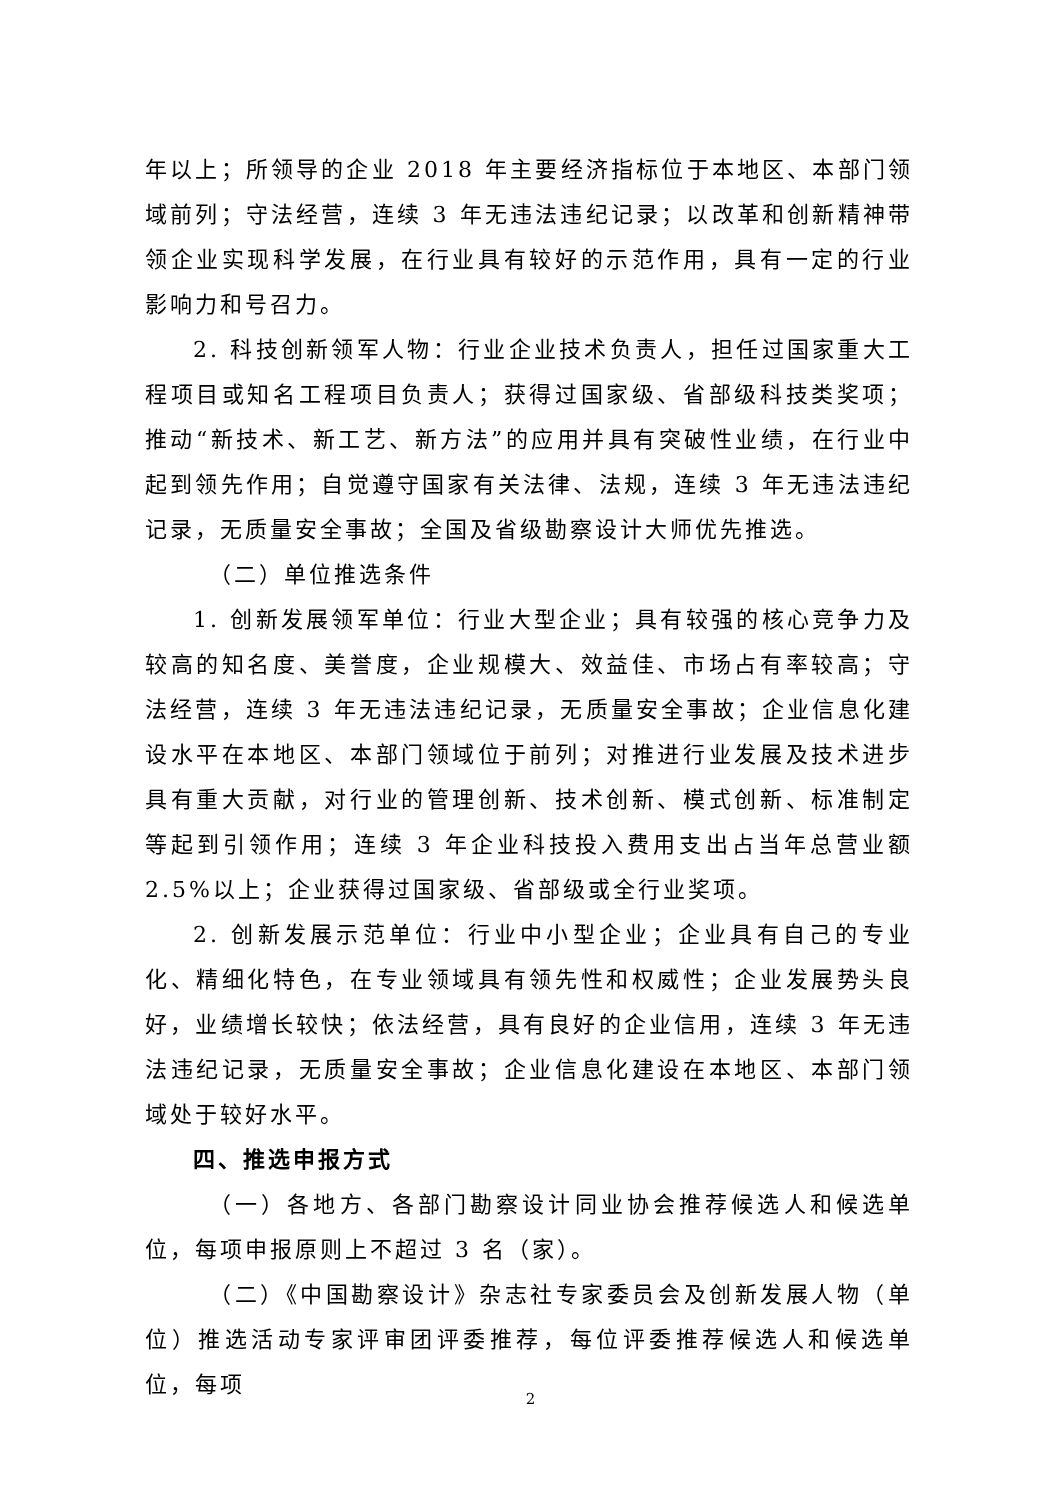年以上；所领导的企业 2018 年主要经济指标位于本地区、本部门领域前列；守法经营，连续 3 年无违法违纪记录；以改革和创新精神带领企业实现科学发展，在行业具有较好的示范作用，具有一定的行业影响力和号召力。
2. 科技创新领军人物：行业企业技术负责人，担任过国家重大工程项目或知名工程项目负责人；获得过国家级、省部级科技类奖项；推动“新技术、新工艺、新方法”的应用并具有突破性业绩，在行业中起到领先作用；自觉遵守国家有关法律、法规，连续 3 年无违法违纪记录，无质量安全事故；全国及省级勘察设计大师优先推选。
（二）单位推选条件
1. 创新发展领军单位：行业大型企业；具有较强的核心竞争力及较高的知名度、美誉度，企业规模大、效益佳、市场占有率较高；守法经营，连续 3 年无违法违纪记录，无质量安全事故；企业信息化建设水平在本地区、本部门领域位于前列；对推进行业发展及技术进步具有重大贡献，对行业的管理创新、技术创新、模式创新、标准制定等起到引领作用；连续 3 年企业科技投入费用支出占当年总营业额 2.5%以上；企业获得过国家级、省部级或全行业奖项。
2. 创新发展示范单位：行业中小型企业；企业具有自己的专业化、精细化特色，在专业领域具有领先性和权威性；企业发展势头良好，业绩增长较快；依法经营，具有良好的企业信用，连续 3 年无违法违纪记录，无质量安全事故；企业信息化建设在本地区、本部门领域处于较好水平。
四、推选申报方式
（一）各地方、各部门勘察设计同业协会推荐候选人和候选单位，每项申报原则上不超过 3 名（家）。
（二）《中国勘察设计》杂志社专家委员会及创新发展人物（单位）推选活动专家评审团评委推荐，每位评委推荐候选人和候选单位，每项
2